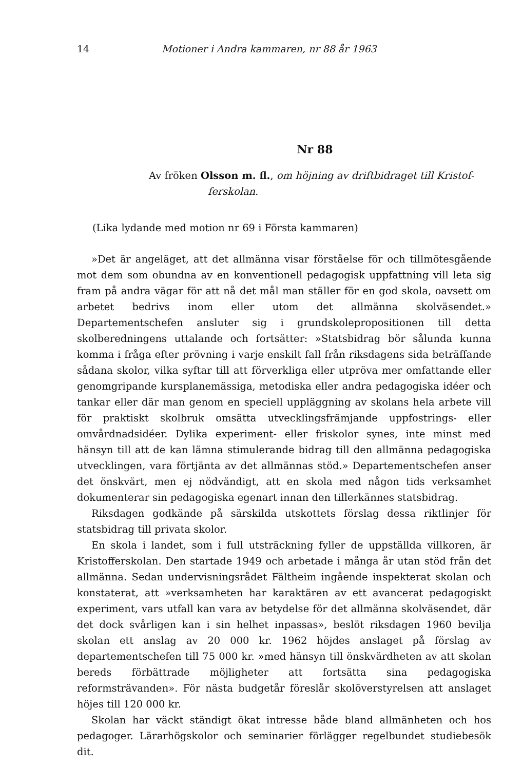14 Motioner i Andra kammaren, nr 88 år 1963
Nr 88
Av fröken Olsson m. fl., om höjning av driftbidraget till Kristof-
ferskolan.
(Lika lydande med motion nr 69 i Första kammaren)
»Det är angeläget, att det allmänna visar förståelse för och tillmötesgående mot dem som obundna av en konventionell pedagogisk uppfattning vill leta sig fram på andra vägar för att nå det mål man ställer för en god skola, oavsett om arbetet bedrivs inom eller utom det allmänna skolväsendet.» Departementschefen ansluter sig i grundskolepropositionen till detta skolberedningens uttalande och fortsätter: »Statsbidrag bör sålunda kunna komma i fråga efter prövning i varje enskilt fall från riksdagens sida beträffande sådana skolor, vilka syftar till att förverkliga eller utpröva mer omfattande eller genomgripande kursplanemässiga, metodiska eller andra pedagogiska idéer och tankar eller där man genom en speciell uppläggning av skolans hela arbete vill för praktiskt skolbruk omsätta utvecklingsfrämjande uppfostrings- eller omvårdnadsidéer. Dylika experiment- eller friskolor synes, inte minst med hänsyn till att de kan lämna stimulerande bidrag till den allmänna pedagogiska utvecklingen, vara förtjänta av det allmännas stöd.» Departementschefen anser det önskvärt, men ej nödvändigt, att en skola med någon tids verksamhet dokumenterar sin pedagogiska egenart innan den tillerkännes statsbidrag.
Riksdagen godkände på särskilda utskottets förslag dessa riktlinjer för statsbidrag till privata skolor.
En skola i landet, som i full utsträckning fyller de uppställda villkoren, är Kristofferskolan. Den startade 1949 och arbetade i många år utan stöd från det allmänna. Sedan undervisningsrådet Fältheim ingående inspekterat skolan och konstaterat, att »verksamheten har karaktären av ett avancerat pedagogiskt experiment, vars utfall kan vara av betydelse för det allmänna skolväsendet, där det dock svårligen kan i sin helhet inpassas», beslöt riksdagen 1960 bevilja skolan ett anslag av 20 000 kr. 1962 höjdes anslaget på förslag av departementschefen till 75 000 kr. »med hänsyn till önskvärdheten av att skolan bereds förbättrade möjligheter att fortsätta sina pedagogiska reformsträvanden». För nästa budgetår föreslår skolöverstyrelsen att anslaget höjes till 120 000 kr.
Skolan har väckt ständigt ökat intresse både bland allmänheten och hos pedagoger. Lärarhögskolor och seminarier förlägger regelbundet studiebesök dit.